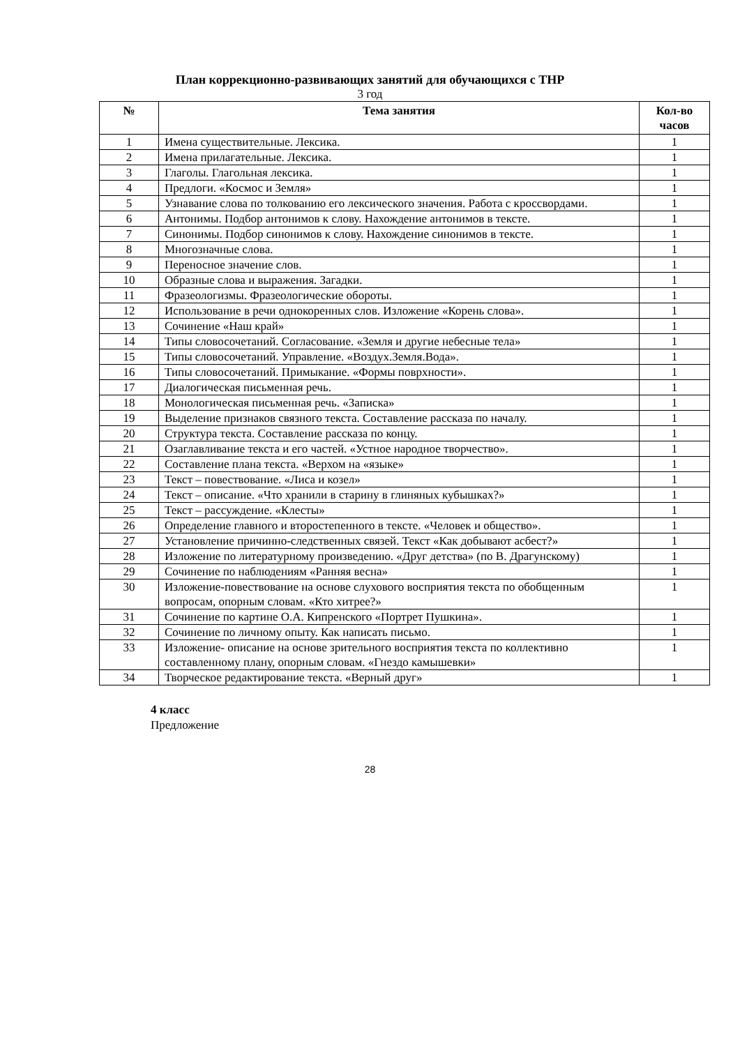План коррекционно-развивающих занятий для обучающихся с ТНР
3 год
| № | Тема занятия | Кол-во часов |
| --- | --- | --- |
| 1 | Имена существительные. Лексика. | 1 |
| 2 | Имена прилагательные. Лексика. | 1 |
| 3 | Глаголы. Глагольная лексика. | 1 |
| 4 | Предлоги. «Космос и Земля» | 1 |
| 5 | Узнавание слова по толкованию его лексического значения. Работа с кроссвордами. | 1 |
| 6 | Антонимы. Подбор антонимов к слову. Нахождение антонимов в тексте. | 1 |
| 7 | Синонимы. Подбор синонимов к слову. Нахождение синонимов в тексте. | 1 |
| 8 | Многозначные слова. | 1 |
| 9 | Переносное значение слов. | 1 |
| 10 | Образные слова и выражения. Загадки. | 1 |
| 11 | Фразеологизмы. Фразеологические обороты. | 1 |
| 12 | Использование в речи однокоренных слов. Изложение «Корень слова». | 1 |
| 13 | Сочинение «Наш край» | 1 |
| 14 | Типы словосочетаний. Согласование. «Земля и другие небесные тела» | 1 |
| 15 | Типы словосочетаний. Управление. «Воздух.Земля.Вода». | 1 |
| 16 | Типы словосочетаний. Примыкание. «Формы поврхности». | 1 |
| 17 | Диалогическая письменная речь. | 1 |
| 18 | Монологическая письменная речь. «Записка» | 1 |
| 19 | Выделение признаков связного текста. Составление рассказа по началу. | 1 |
| 20 | Структура текста. Составление рассказа по концу. | 1 |
| 21 | Озаглавливание текста и его частей. «Устное народное творчество». | 1 |
| 22 | Составление плана текста. «Верхом на «языке» | 1 |
| 23 | Текст – повествование. «Лиса и козел» | 1 |
| 24 | Текст – описание. «Что хранили в старину в глиняных кубышках?» | 1 |
| 25 | Текст – рассуждение. «Клесты» | 1 |
| 26 | Определение главного и второстепенного в тексте. «Человек и общество». | 1 |
| 27 | Установление причинно-следственных связей. Текст «Как добывают асбест?» | 1 |
| 28 | Изложение по литературному произведению. «Друг детства» (по В. Драгунскому) | 1 |
| 29 | Сочинение по наблюдениям «Ранняя весна» | 1 |
| 30 | Изложение-повествование на основе слухового восприятия текста по обобщенным вопросам, опорным словам. «Кто хитрее?» | 1 |
| 31 | Сочинение по картине О.А. Кипренского «Портрет Пушкина». | 1 |
| 32 | Сочинение по личному опыту. Как написать письмо. | 1 |
| 33 | Изложение- описание на основе зрительного восприятия текста по коллективно составленному плану, опорным словам. «Гнездо камышевки» | 1 |
| 34 | Творческое редактирование текста. «Верный друг» | 1 |
4 класс
Предложение
28